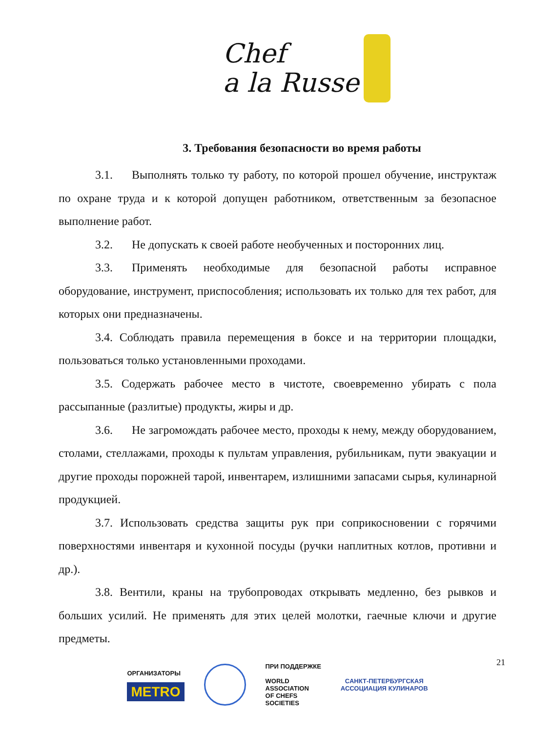Chef
a la Russe
3. Требования безопасности во время работы
3.1. Выполнять только ту работу, по которой прошел обучение, инструктаж по охране труда и к которой допущен работником, ответственным за безопасное выполнение работ.
3.2. Не допускать к своей работе необученных и посторонних лиц.
3.3. Применять необходимые для безопасной работы исправное оборудование, инструмент, приспособления; использовать их только для тех работ, для которых они предназначены.
3.4. Соблюдать правила перемещения в боксе и на территории площадки, пользоваться только установленными проходами.
3.5. Содержать рабочее место в чистоте, своевременно убирать с пола рассыпанные (разлитые) продукты, жиры и др.
3.6. Не загромождать рабочее место, проходы к нему, между оборудованием, столами, стеллажами, проходы к пультам управления, рубильникам, пути эвакуации и другие проходы порожней тарой, инвентарем, излишними запасами сырья, кулинарной продукцией.
3.7. Использовать средства защиты рук при соприкосновении с горячими поверхностями инвентаря и кухонной посуды (ручки наплитных котлов, противни и др.).
3.8. Вентили, краны на трубопроводах открывать медленно, без рывков и больших усилий. Не применять для этих целей молотки, гаечные ключи и другие предметы.
21
ОРГАНИЗАТОРЫ
METRO
ПРИ ПОДДЕРЖКЕ
WORLD
ASSOCIATION
OF CHEFS
SOCIETIES
САНКТ-ПЕТЕРБУРГСКАЯ
АССОЦИАЦИЯ КУЛИНАРОВ